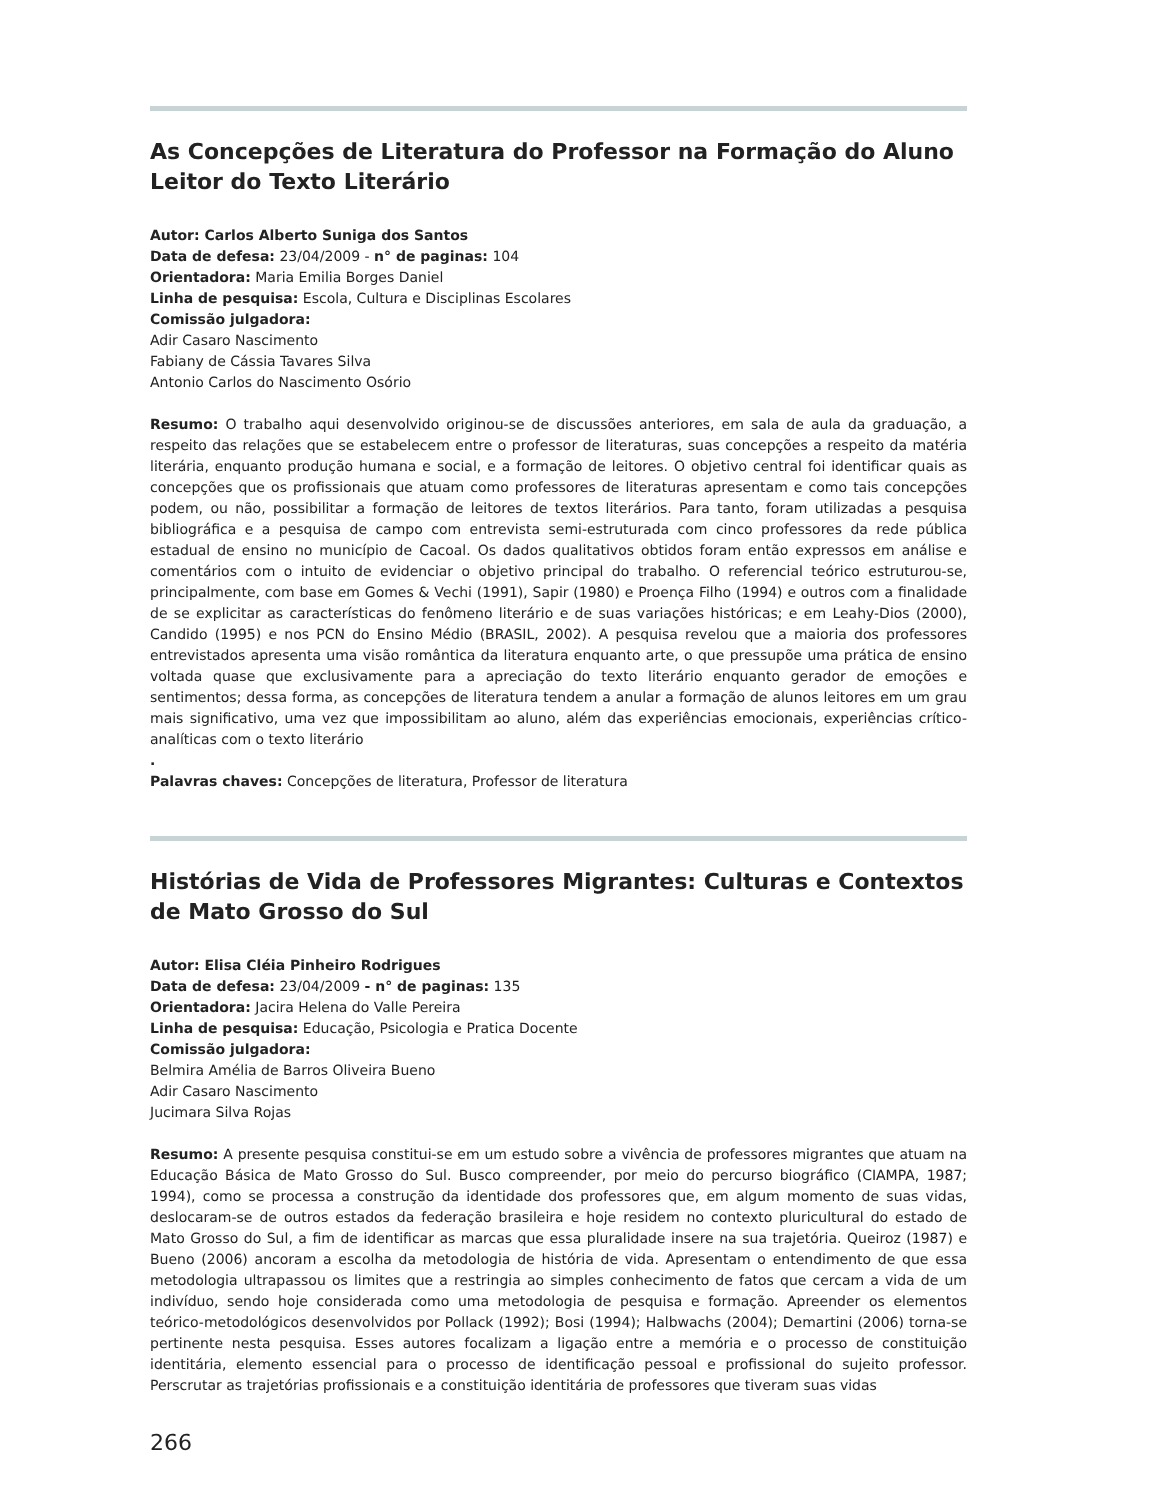As Concepções de Literatura do Professor na Formação do Aluno Leitor do Texto Literário
Autor: Carlos Alberto Suniga dos Santos
Data de defesa: 23/04/2009 - n° de paginas: 104
Orientadora: Maria Emilia Borges Daniel
Linha de pesquisa: Escola, Cultura e Disciplinas Escolares
Comissão julgadora:
Adir Casaro Nascimento
Fabiany de Cássia Tavares Silva
Antonio Carlos do Nascimento Osório
Resumo: O trabalho aqui desenvolvido originou-se de discussões anteriores, em sala de aula da graduação, a respeito das relações que se estabelecem entre o professor de literaturas, suas concepções a respeito da matéria literária, enquanto produção humana e social, e a formação de leitores. O objetivo central foi identificar quais as concepções que os profissionais que atuam como professores de literaturas apresentam e como tais concepções podem, ou não, possibilitar a formação de leitores de textos literários. Para tanto, foram utilizadas a pesquisa bibliográfica e a pesquisa de campo com entrevista semi-estruturada com cinco professores da rede pública estadual de ensino no município de Cacoal. Os dados qualitativos obtidos foram então expressos em análise e comentários com o intuito de evidenciar o objetivo principal do trabalho. O referencial teórico estruturou-se, principalmente, com base em Gomes & Vechi (1991), Sapir (1980) e Proença Filho (1994) e outros com a finalidade de se explicitar as características do fenômeno literário e de suas variações históricas; e em Leahy-Dios (2000), Candido (1995) e nos PCN do Ensino Médio (BRASIL, 2002). A pesquisa revelou que a maioria dos professores entrevistados apresenta uma visão romântica da literatura enquanto arte, o que pressupõe uma prática de ensino voltada quase que exclusivamente para a apreciação do texto literário enquanto gerador de emoções e sentimentos; dessa forma, as concepções de literatura tendem a anular a formação de alunos leitores em um grau mais significativo, uma vez que impossibilitam ao aluno, além das experiências emocionais, experiências crítico-analíticas com o texto literário
.
Palavras chaves: Concepções de literatura, Professor de literatura
Histórias de Vida de Professores Migrantes: Culturas e Contextos de Mato Grosso do Sul
Autor: Elisa Cléia Pinheiro Rodrigues
Data de defesa: 23/04/2009 - n° de paginas: 135
Orientadora: Jacira Helena do Valle Pereira
Linha de pesquisa: Educação, Psicologia e Pratica Docente
Comissão julgadora:
Belmira Amélia de Barros Oliveira Bueno
Adir Casaro Nascimento
Jucimara Silva Rojas
Resumo: A presente pesquisa constitui-se em um estudo sobre a vivência de professores migrantes que atuam na Educação Básica de Mato Grosso do Sul. Busco compreender, por meio do percurso biográfico (CIAMPA, 1987; 1994), como se processa a construção da identidade dos professores que, em algum momento de suas vidas, deslocaram-se de outros estados da federação brasileira e hoje residem no contexto pluricultural do estado de Mato Grosso do Sul, a fim de identificar as marcas que essa pluralidade insere na sua trajetória. Queiroz (1987) e Bueno (2006) ancoram a escolha da metodologia de história de vida. Apresentam o entendimento de que essa metodologia ultrapassou os limites que a restringia ao simples conhecimento de fatos que cercam a vida de um indivíduo, sendo hoje considerada como uma metodologia de pesquisa e formação. Apreender os elementos teórico-metodológicos desenvolvidos por Pollack (1992); Bosi (1994); Halbwachs (2004); Demartini (2006) torna-se pertinente nesta pesquisa. Esses autores focalizam a ligação entre a memória e o processo de constituição identitária, elemento essencial para o processo de identificação pessoal e profissional do sujeito professor. Perscrutar as trajetórias profissionais e a constituição identitária de professores que tiveram suas vidas
266